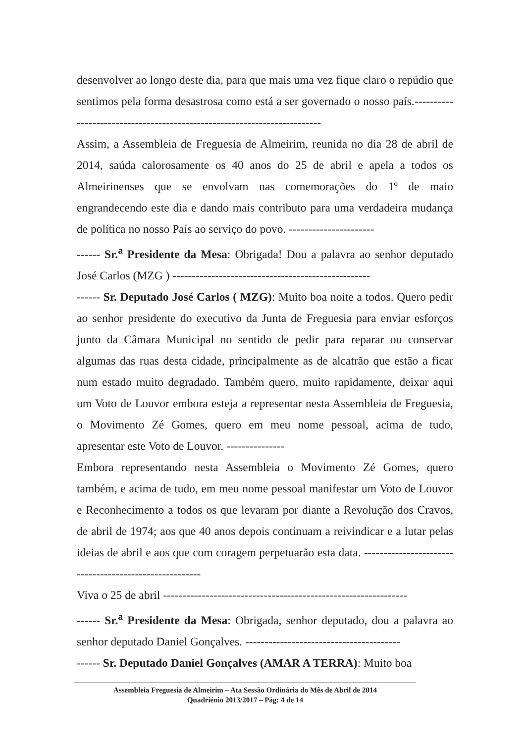desenvolver ao longo deste dia, para que mais uma vez fique claro o repúdio que sentimos pela forma desastrosa como está a ser governado o nosso país.-------------------------------------------------------------------------
Assim, a Assembleia de Freguesia de Almeirim, reunida no dia 28 de abril de 2014, saúda calorosamente os 40 anos do 25 de abril e apela a todos os Almeirinenses que se envolvam nas comemorações do 1º de maio engrandecendo este dia e dando mais contributo para uma verdadeira mudança de política no nosso País ao serviço do povo. ----------------------
------ Sr.<sup>a</sup> Presidente da Mesa: Obrigada! Dou a palavra ao senhor deputado José Carlos (MZG ) ---------------------------------------------------
------ Sr. Deputado José Carlos ( MZG): Muito boa noite a todos. Quero pedir ao senhor presidente do executivo da Junta de Freguesia para enviar esforços junto da Câmara Municipal no sentido de pedir para reparar ou conservar algumas das ruas desta cidade, principalmente as de alcatrão que estão a ficar num estado muito degradado. Também quero, muito rapidamente, deixar aqui um Voto de Louvor embora esteja a representar nesta Assembleia de Freguesia, o Movimento Zé Gomes, quero em meu nome pessoal, acima de tudo, apresentar este Voto de Louvor. ---------------
Embora representando nesta Assembleia o Movimento Zé Gomes, quero também, e acima de tudo, em meu nome pessoal manifestar um Voto de Louvor e Reconhecimento a todos os que levaram por diante a Revolução dos Cravos, de abril de 1974; aos que 40 anos depois continuam a reivindicar e a lutar pelas ideias de abril e aos que com coragem perpetuarão esta data. -------------------------------------------------------
Viva o 25 de abril ---------------------------------------------------------------
------ Sr.<sup>a</sup> Presidente da Mesa: Obrigada, senhor deputado, dou a palavra ao senhor deputado Daniel Gonçalves. ----------------------------------------
------ Sr. Deputado Daniel Gonçalves (AMAR A TERRA): Muito boa
Assembleia Freguesia de Almeirim – Ata Sessão Ordinária do Mês de Abril de 2014
Quadriénio 2013/2017 – Pág: 4 de 14